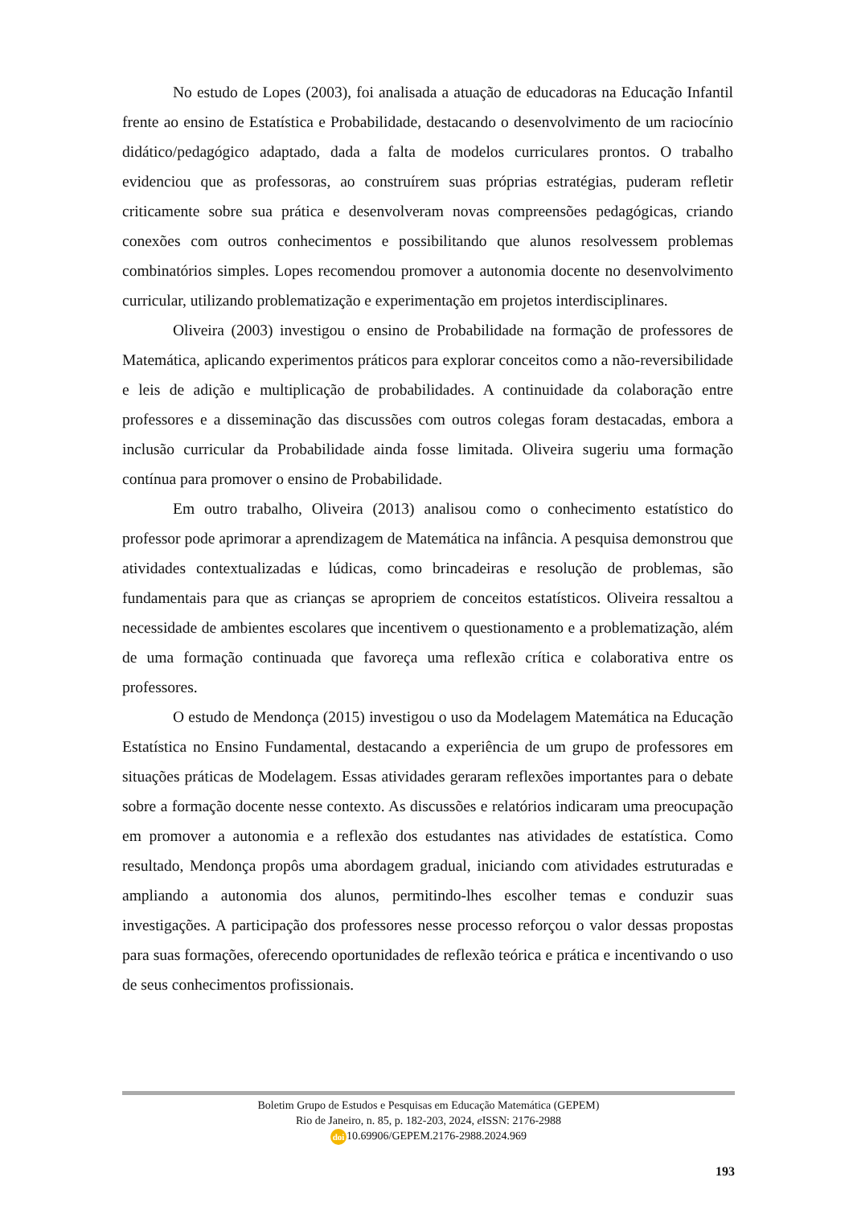No estudo de Lopes (2003), foi analisada a atuação de educadoras na Educação Infantil frente ao ensino de Estatística e Probabilidade, destacando o desenvolvimento de um raciocínio didático/pedagógico adaptado, dada a falta de modelos curriculares prontos. O trabalho evidenciou que as professoras, ao construírem suas próprias estratégias, puderam refletir criticamente sobre sua prática e desenvolveram novas compreensões pedagógicas, criando conexões com outros conhecimentos e possibilitando que alunos resolvessem problemas combinatórios simples. Lopes recomendou promover a autonomia docente no desenvolvimento curricular, utilizando problematização e experimentação em projetos interdisciplinares.
Oliveira (2003) investigou o ensino de Probabilidade na formação de professores de Matemática, aplicando experimentos práticos para explorar conceitos como a não-reversibilidade e leis de adição e multiplicação de probabilidades. A continuidade da colaboração entre professores e a disseminação das discussões com outros colegas foram destacadas, embora a inclusão curricular da Probabilidade ainda fosse limitada. Oliveira sugeriu uma formação contínua para promover o ensino de Probabilidade.
Em outro trabalho, Oliveira (2013) analisou como o conhecimento estatístico do professor pode aprimorar a aprendizagem de Matemática na infância. A pesquisa demonstrou que atividades contextualizadas e lúdicas, como brincadeiras e resolução de problemas, são fundamentais para que as crianças se apropriem de conceitos estatísticos. Oliveira ressaltou a necessidade de ambientes escolares que incentivem o questionamento e a problematização, além de uma formação continuada que favoreça uma reflexão crítica e colaborativa entre os professores.
O estudo de Mendonça (2015) investigou o uso da Modelagem Matemática na Educação Estatística no Ensino Fundamental, destacando a experiência de um grupo de professores em situações práticas de Modelagem. Essas atividades geraram reflexões importantes para o debate sobre a formação docente nesse contexto. As discussões e relatórios indicaram uma preocupação em promover a autonomia e a reflexão dos estudantes nas atividades de estatística. Como resultado, Mendonça propôs uma abordagem gradual, iniciando com atividades estruturadas e ampliando a autonomia dos alunos, permitindo-lhes escolher temas e conduzir suas investigações. A participação dos professores nesse processo reforçou o valor dessas propostas para suas formações, oferecendo oportunidades de reflexão teórica e prática e incentivando o uso de seus conhecimentos profissionais.
Boletim Grupo de Estudos e Pesquisas em Educação Matemática (GEPEM)
Rio de Janeiro, n. 85, p. 182-203, 2024, e ISSN: 2176-2988
doi 10.69906/GEPEM.2176-2988.2024.969
193